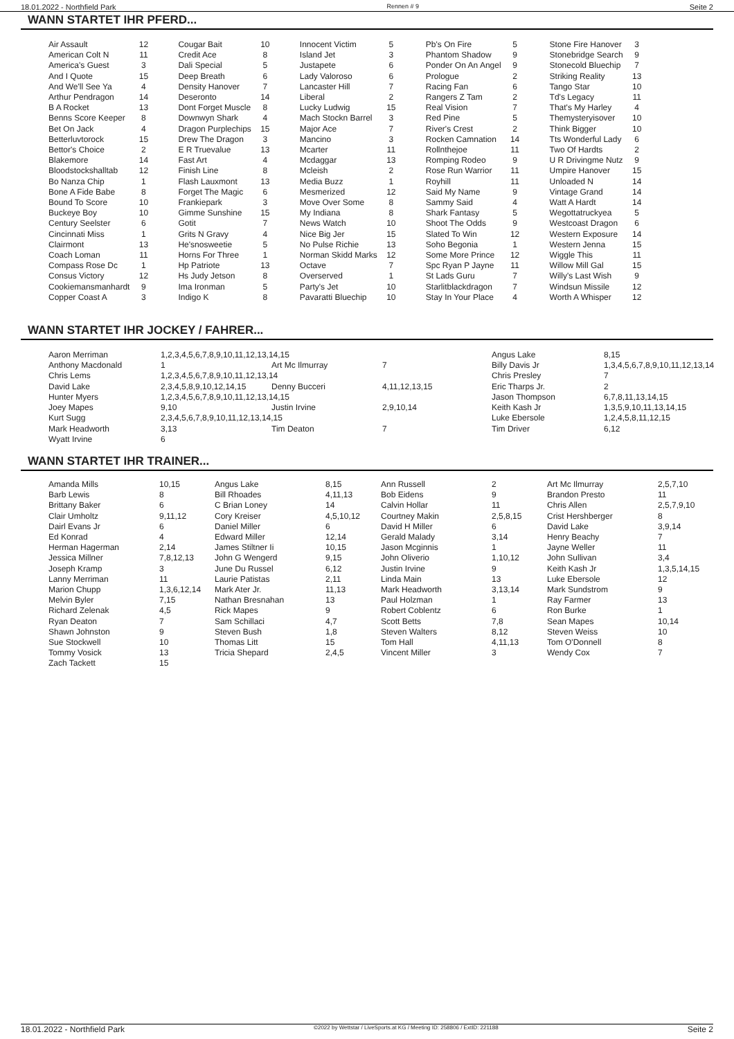18.01.2022 - Northfield Park Rennen # 9 Seite 2
WANN STARTET IHR PFERD...
| Air Assault | 12 | Cougar Bait | 10 | Innocent Victim | 5 | Pb's On Fire | 5 | Stone Fire Hanover | 3 |
| American Colt N | 11 | Credit Ace | 8 | Island Jet | 3 | Phantom Shadow | 9 | Stonebridge Search | 9 |
| America's Guest | 3 | Dali Special | 5 | Justapete | 6 | Ponder On An Angel | 9 | Stonecold Bluechip | 7 |
| And I Quote | 15 | Deep Breath | 6 | Lady Valoroso | 6 | Prologue | 2 | Striking Reality | 13 |
| And We'll See Ya | 4 | Density Hanover | 7 | Lancaster Hill | 7 | Racing Fan | 6 | Tango Star | 10 |
| Arthur Pendragon | 14 | Deseronto | 14 | Liberal | 2 | Rangers Z Tam | 2 | Td's Legacy | 11 |
| B A Rocket | 13 | Dont Forget Muscle | 8 | Lucky Ludwig | 15 | Real Vision | 7 | That's My Harley | 4 |
| Benns Score Keeper | 8 | Downwyn Shark | 4 | Mach Stockn Barrel | 3 | Red Pine | 5 | Themysteryisover | 10 |
| Bet On Jack | 4 | Dragon Purplechips | 15 | Major Ace | 7 | River's Crest | 2 | Think Bigger | 10 |
| Betterluvtorock | 15 | Drew The Dragon | 3 | Mancino | 3 | Rocken Camnation | 14 | Tts Wonderful Lady | 6 |
| Bettor's Choice | 2 | E R Truevalue | 13 | Mcarter | 11 | Rollnthejoe | 11 | Two Of Hardts | 2 |
| Blakemore | 14 | Fast Art | 4 | Mcdaggar | 13 | Romping Rodeo | 9 | U R Drivingme Nutz | 9 |
| Bloodstockshalltab | 12 | Finish Line | 8 | Mcleish | 2 | Rose Run Warrior | 11 | Umpire Hanover | 15 |
| Bo Nanza Chip | 1 | Flash Lauxmont | 13 | Media Buzz | 1 | Royhill | 11 | Unloaded N | 14 |
| Bone A Fide Babe | 8 | Forget The Magic | 6 | Mesmerized | 12 | Said My Name | 9 | Vintage Grand | 14 |
| Bound To Score | 10 | Frankiepark | 3 | Move Over Some | 8 | Sammy Said | 4 | Watt A Hardt | 14 |
| Buckeye Boy | 10 | Gimme Sunshine | 15 | My Indiana | 8 | Shark Fantasy | 5 | Wegottatruckyea | 5 |
| Century Seelster | 6 | Gotit | 7 | News Watch | 10 | Shoot The Odds | 9 | Westcoast Dragon | 6 |
| Cincinnati Miss | 1 | Grits N Gravy | 4 | Nice Big Jer | 15 | Slated To Win | 12 | Western Exposure | 14 |
| Clairmont | 13 | He'snosweetie | 5 | No Pulse Richie | 13 | Soho Begonia | 1 | Western Jenna | 15 |
| Coach Loman | 11 | Horns For Three | 1 | Norman Skidd Marks | 12 | Some More Prince | 12 | Wiggle This | 11 |
| Compass Rose Dc | 1 | Hp Patriote | 13 | Octave | 7 | Spc Ryan P Jayne | 11 | Willow Mill Gal | 15 |
| Consus Victory | 12 | Hs Judy Jetson | 8 | Overserved | 1 | St Lads Guru | 7 | Willy's Last Wish | 9 |
| Cookiemansmanhardt | 9 | Ima Ironman | 5 | Party's Jet | 10 | Starlitblackdragon | 7 | Windsun Missile | 12 |
| Copper Coast A | 3 | Indigo K | 8 | Pavaratti Bluechip | 10 | Stay In Your Place | 4 | Worth A Whisper | 12 |
WANN STARTET IHR JOCKEY / FAHRER...
| Aaron Merriman | 1,2,3,4,5,6,7,8,9,10,11,12,13,14,15 | | | Angus Lake | 8,15 |
| Anthony Macdonald | 1 | Art Mc Ilmurray | 7 | Billy Davis Jr | 1,3,4,5,6,7,8,9,10,11,12,13,14 |
| Chris Lems | 1,2,3,4,5,6,7,8,9,10,11,12,13,14 | | | Chris Presley | 7 |
| David Lake | 2,3,4,5,8,9,10,12,14,15 | Denny Bucceri | 4,11,12,13,15 | Eric Tharps Jr. | 2 |
| Hunter Myers | 1,2,3,4,5,6,7,8,9,10,11,12,13,14,15 | | | Jason Thompson | 6,7,8,11,13,14,15 |
| Joey Mapes | 9,10 | Justin Irvine | 2,9,10,14 | Keith Kash Jr | 1,3,5,9,10,11,13,14,15 |
| Kurt Sugg | 2,3,4,5,6,7,8,9,10,11,12,13,14,15 | | | Luke Ebersole | 1,2,4,5,8,11,12,15 |
| Mark Headworth | 3,13 | Tim Deaton | 7 | Tim Driver | 6,12 |
| Wyatt Irvine | 6 | | | | |
WANN STARTET IHR TRAINER...
| Amanda Mills | 10,15 | Angus Lake | 8,15 | Ann Russell | 2 | Art Mc Ilmurray | 2,5,7,10 |
| Barb Lewis | 8 | Bill Rhoades | 4,11,13 | Bob Eidens | 9 | Brandon Presto | 11 |
| Brittany Baker | 6 | C Brian Loney | 14 | Calvin Hollar | 11 | Chris Allen | 2,5,7,9,10 |
| Clair Umholtz | 9,11,12 | Cory Kreiser | 4,5,10,12 | Courtney Makin | 2,5,8,15 | Crist Hershberger | 8 |
| Dairl Evans Jr | 6 | Daniel Miller | 6 | David H Miller | 6 | David Lake | 3,9,14 |
| Ed Konrad | 4 | Edward Miller | 12,14 | Gerald Malady | 3,14 | Henry Beachy | 7 |
| Herman Hagerman | 2,14 | James Stiltner Ii | 10,15 | Jason Mcginnis | 1 | Jayne Weller | 11 |
| Jessica Millner | 7,8,12,13 | John G Wengerd | 9,15 | John Oliverio | 1,10,12 | John Sullivan | 3,4 |
| Joseph Kramp | 3 | June Du Russel | 6,12 | Justin Irvine | 9 | Keith Kash Jr | 1,3,5,14,15 |
| Lanny Merriman | 11 | Laurie Patistas | 2,11 | Linda Main | 13 | Luke Ebersole | 12 |
| Marion Chupp | 1,3,6,12,14 | Mark Ater Jr. | 11,13 | Mark Headworth | 3,13,14 | Mark Sundstrom | 9 |
| Melvin Byler | 7,15 | Nathan Bresnahan | 13 | Paul Holzman | 1 | Ray Farmer | 13 |
| Richard Zelenak | 4,5 | Rick Mapes | 9 | Robert Coblentz | 6 | Ron Burke | 1 |
| Ryan Deaton | 7 | Sam Schillaci | 4,7 | Scott Betts | 7,8 | Sean Mapes | 10,14 |
| Shawn Johnston | 9 | Steven Bush | 1,8 | Steven Walters | 8,12 | Steven Weiss | 10 |
| Sue Stockwell | 10 | Thomas Litt | 15 | Tom Hall | 4,11,13 | Tom O'Donnell | 8 |
| Tommy Vosick | 13 | Tricia Shepard | 2,4,5 | Vincent Miller | 3 | Wendy Cox | 7 |
| Zach Tackett | 15 | | | | | | |
18.01.2022 - Northfield Park ©2022 by Wettstar / LiveSports.at KG / Meeting ID: 258806 / ExtID: 221188 Seite 2